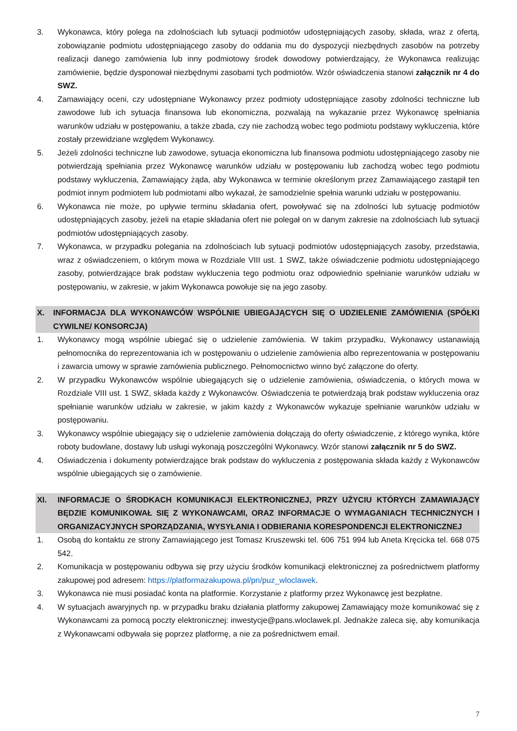3. Wykonawca, który polega na zdolnościach lub sytuacji podmiotów udostępniających zasoby, składa, wraz z ofertą, zobowiązanie podmiotu udostępniającego zasoby do oddania mu do dyspozycji niezbędnych zasobów na potrzeby realizacji danego zamówienia lub inny podmiotowy środek dowodowy potwierdzający, że Wykonawca realizując zamówienie, będzie dysponował niezbędnymi zasobami tych podmiotów. Wzór oświadczenia stanowi załącznik nr 4 do SWZ.
4. Zamawiający oceni, czy udostępniane Wykonawcy przez podmioty udostępniające zasoby zdolności techniczne lub zawodowe lub ich sytuacja finansowa lub ekonomiczna, pozwalają na wykazanie przez Wykonawcę spełniania warunków udziału w postępowaniu, a także zbada, czy nie zachodzą wobec tego podmiotu podstawy wykluczenia, które zostały przewidziane względem Wykonawcy.
5. Jeżeli zdolności techniczne lub zawodowe, sytuacja ekonomiczna lub finansowa podmiotu udostępniającego zasoby nie potwierdzają spełniania przez Wykonawcę warunków udziału w postępowaniu lub zachodzą wobec tego podmiotu podstawy wykluczenia, Zamawiający żąda, aby Wykonawca w terminie określonym przez Zamawiającego zastąpił ten podmiot innym podmiotem lub podmiotami albo wykazał, że samodzielnie spełnia warunki udziału w postępowaniu.
6. Wykonawca nie może, po upływie terminu składania ofert, powoływać się na zdolności lub sytuację podmiotów udostępniających zasoby, jeżeli na etapie składania ofert nie polegał on w danym zakresie na zdolnościach lub sytuacji podmiotów udostępniających zasoby.
7. Wykonawca, w przypadku polegania na zdolnościach lub sytuacji podmiotów udostępniających zasoby, przedstawia, wraz z oświadczeniem, o którym mowa w Rozdziale VIII ust. 1 SWZ, także oświadczenie podmiotu udostępniającego zasoby, potwierdzające brak podstaw wykluczenia tego podmiotu oraz odpowiednio spełnianie warunków udziału w postępowaniu, w zakresie, w jakim Wykonawca powołuje się na jego zasoby.
X. INFORMACJA DLA WYKONAWCÓW WSPÓLNIE UBIEGAJĄCYCH SIĘ O UDZIELENIE ZAMÓWIENIA (SPÓŁKI CYWILNE/ KONSORCJA)
1. Wykonawcy mogą wspólnie ubiegać się o udzielenie zamówienia. W takim przypadku, Wykonawcy ustanawiają pełnomocnika do reprezentowania ich w postępowaniu o udzielenie zamówienia albo reprezentowania w postępowaniu i zawarcia umowy w sprawie zamówienia publicznego. Pełnomocnictwo winno być załączone do oferty.
2. W przypadku Wykonawców wspólnie ubiegających się o udzielenie zamówienia, oświadczenia, o których mowa w Rozdziale VIII ust. 1 SWZ, składa każdy z Wykonawców. Oświadczenia te potwierdzają brak podstaw wykluczenia oraz spełnianie warunków udziału w zakresie, w jakim każdy z Wykonawców wykazuje spełnianie warunków udziału w postępowaniu.
3. Wykonawcy wspólnie ubiegający się o udzielenie zamówienia dołączają do oferty oświadczenie, z którego wynika, które roboty budowlane, dostawy lub usługi wykonają poszczególni Wykonawcy. Wzór stanowi załącznik nr 5 do SWZ.
4. Oświadczenia i dokumenty potwierdzające brak podstaw do wykluczenia z postępowania składa każdy z Wykonawców wspólnie ubiegających się o zamówienie.
XI. INFORMACJE O ŚRODKACH KOMUNIKACJI ELEKTRONICZNEJ, PRZY UŻYCIU KTÓRYCH ZAMAWIAJĄCY BĘDZIE KOMUNIKOWAŁ SIĘ Z WYKONAWCAMI, ORAZ INFORMACJE O WYMAGANIACH TECHNICZNYCH I ORGANIZACYJNYCH SPORZĄDZANIA, WYSYŁANIA I ODBIERANIA KORESPONDENCJI ELEKTRONICZNEJ
1. Osobą do kontaktu ze strony Zamawiającego jest Tomasz Kruszewski tel. 606 751 994 lub Aneta Kręcicka tel. 668 075 542.
2. Komunikacja w postępowaniu odbywa się przy użyciu środków komunikacji elektronicznej za pośrednictwem platformy zakupowej pod adresem: https://platformazakupowa.pl/pn/puz_wloclawek.
3. Wykonawca nie musi posiadać konta na platformie. Korzystanie z platformy przez Wykonawcę jest bezpłatne.
4. W sytuacjach awaryjnych np. w przypadku braku działania platformy zakupowej Zamawiający może komunikować się z Wykonawcami za pomocą poczty elektronicznej: inwestycje@pans.wloclawek.pl. Jednakże zaleca się, aby komunikacja z Wykonawcami odbywała się poprzez platformę, a nie za pośrednictwem email.
7